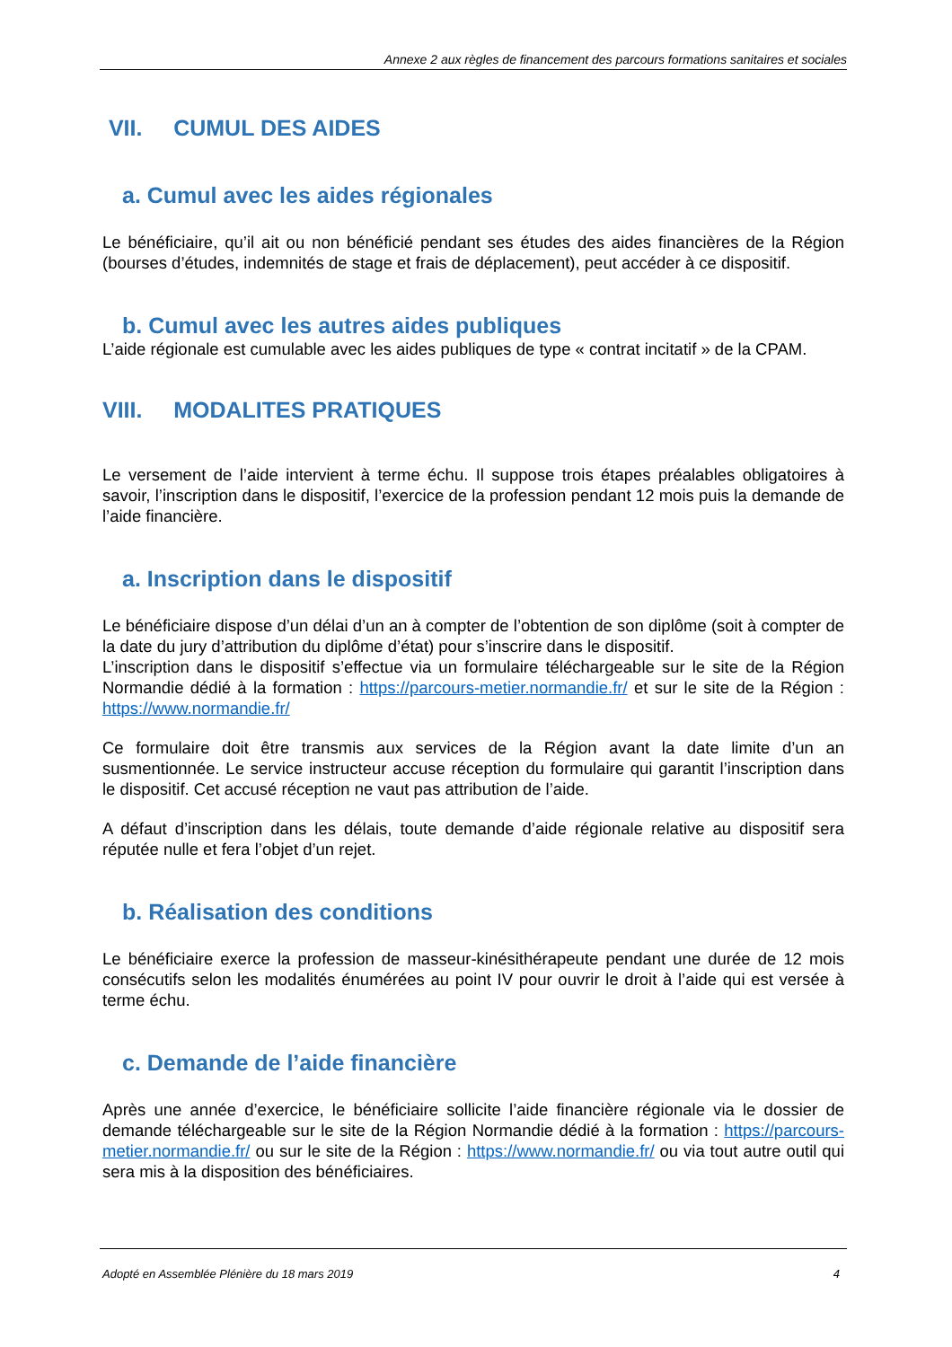Annexe 2 aux règles de financement des parcours formations sanitaires et sociales
VII. CUMUL DES AIDES
a. Cumul avec les aides régionales
Le bénéficiaire, qu’il ait ou non bénéficié pendant ses études des aides financières de la Région (bourses d’études, indemnités de stage et frais de déplacement), peut accéder à ce dispositif.
b. Cumul avec les autres aides publiques
L’aide régionale est cumulable avec les aides publiques de type « contrat incitatif » de la CPAM.
VIII. MODALITES PRATIQUES
Le versement de l’aide intervient à terme échu. Il suppose trois étapes préalables obligatoires à savoir, l’inscription dans le dispositif, l’exercice de la profession pendant 12 mois puis la demande de l’aide financière.
a. Inscription dans le dispositif
Le bénéficiaire dispose d’un délai d’un an à compter de l’obtention de son diplôme (soit à compter de la date du jury d’attribution du diplôme d’état) pour s’inscrire dans le dispositif.
L’inscription dans le dispositif s’effectue via un formulaire téléchargeable sur le site de la Région Normandie dédié à la formation : https://parcours-metier.normandie.fr/ et sur le site de la Région : https://www.normandie.fr/
Ce formulaire doit être transmis aux services de la Région avant la date limite d’un an susmentionnée. Le service instructeur accuse réception du formulaire qui garantit l’inscription dans le dispositif. Cet accusé réception ne vaut pas attribution de l’aide.
A défaut d’inscription dans les délais, toute demande d’aide régionale relative au dispositif sera réputée nulle et fera l’objet d’un rejet.
b. Réalisation des conditions
Le bénéficiaire exerce la profession de masseur-kinésithérapeute pendant une durée de 12 mois consécutifs selon les modalités énumérées au point IV pour ouvrir le droit à l’aide qui est versée à terme échu.
c. Demande de l’aide financière
Après une année d’exercice, le bénéficiaire sollicite l’aide financière régionale via le dossier de demande téléchargeable sur le site de la Région Normandie dédié à la formation : https://parcours-metier.normandie.fr/ ou sur le site de la Région : https://www.normandie.fr/ ou via tout autre outil qui sera mis à la disposition des bénéficiaires.
Adopté en Assemblée Plénière du 18 mars 2019 4